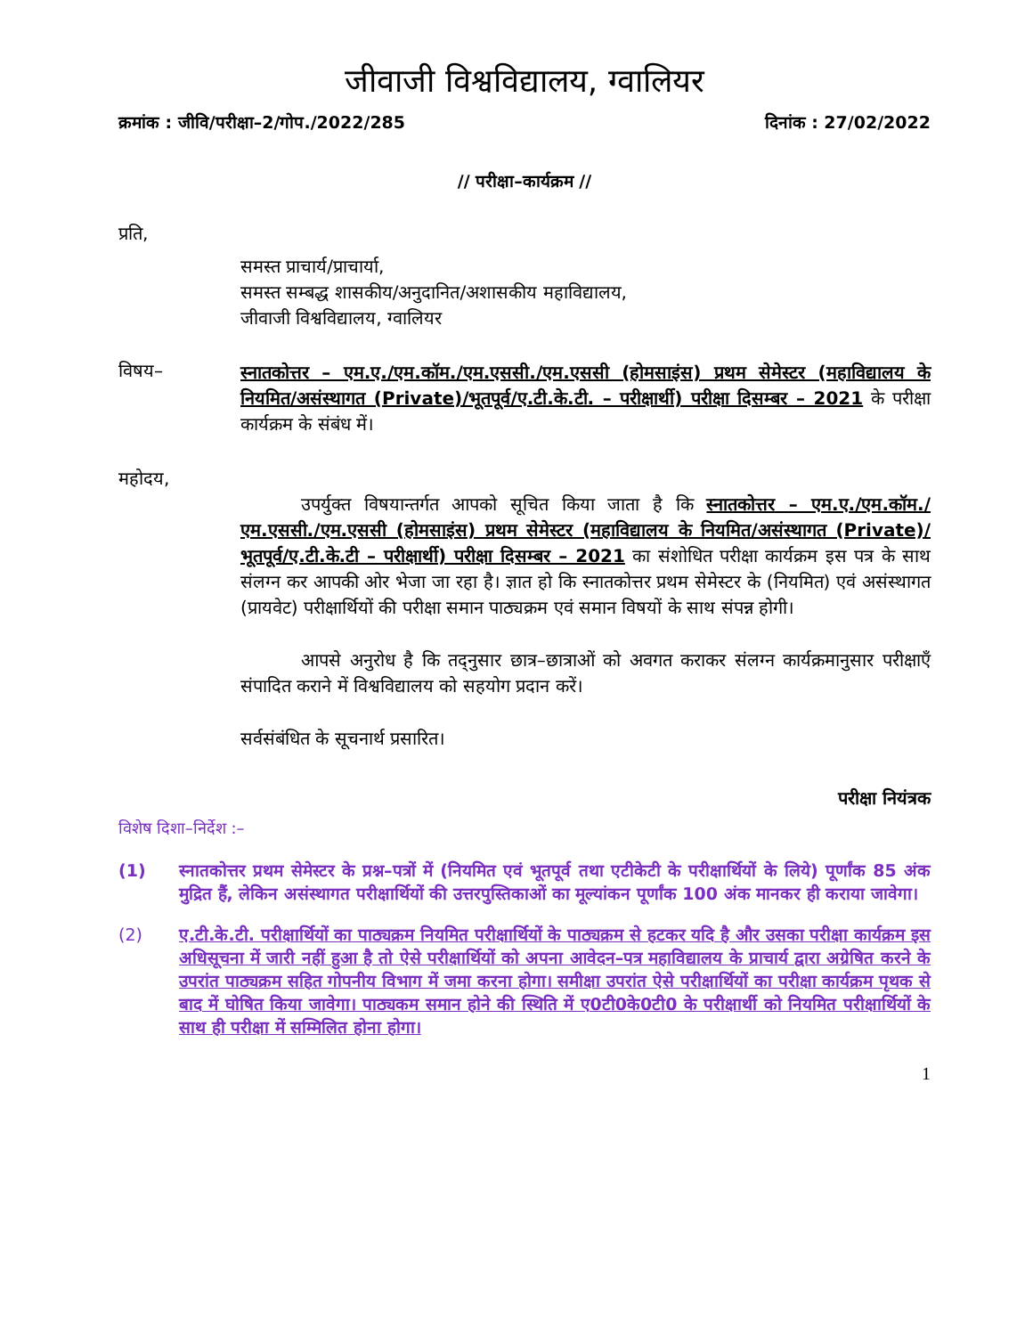जीवाजी विश्वविद्यालय, ग्वालियर
क्रमांक : जीवि/परीक्षा–2/गोप./2022/285 दिनांक : 27/02/2022
// परीक्षा–कार्यक्रम //
प्रति,
समस्त प्राचार्य/प्राचार्या,
समस्त सम्बद्ध शासकीय/अनुदानित/अशासकीय महाविद्यालय,
जीवाजी विश्वविद्यालय, ग्वालियर
विषय–
स्नातकोत्तर – एम.ए./एम.कॉम./एम.एससी./एम.एससी (होमसाइंस) प्रथम सेमेस्टर (महाविद्यालय के नियमित/असंस्थागत (Private)/भूतपूर्व/ए.टी.के.टी. – परीक्षार्थी) परीक्षा दिसम्बर – 2021 के परीक्षा कार्यक्रम के संबंध में।
महोदय,
उपर्युक्त विषयान्तर्गत आपको सूचित किया जाता है कि स्नातकोत्तर – एम.ए./एम.कॉम./एम.एससी./एम.एससी (होमसाइंस) प्रथम सेमेस्टर (महाविद्यालय के नियमित/असंस्थागत (Private)/भूतपूर्व/ए.टी.के.टी – परीक्षार्थी) परीक्षा दिसम्बर – 2021 का संशोधित परीक्षा कार्यक्रम इस पत्र के साथ संलग्न कर आपकी ओर भेजा जा रहा है। ज्ञात हो कि स्नातकोत्तर प्रथम सेमेस्टर के (नियमित) एवं असंस्थागत (प्रायवेट) परीक्षार्थियों की परीक्षा समान पाठ्यक्रम एवं समान विषयों के साथ संपन्न होगी।
आपसे अनुरोध है कि तद्नुसार छात्र–छात्राओं को अवगत कराकर संलग्न कार्यक्रमानुसार परीक्षाएँ संपादित कराने में विश्वविद्यालय को सहयोग प्रदान करें।
सर्वसंबंधित के सूचनार्थ प्रसारित।
परीक्षा नियंत्रक
विशेष दिशा–निर्देश :–
(1) स्नातकोत्तर प्रथम सेमेस्टर के प्रश्न–पत्रों में (नियमित एवं भूतपूर्व तथा एटीकेटी के परीक्षार्थियों के लिये) पूर्णांक 85 अंक मुद्रित हैं, लेकिन असंस्थागत परीक्षार्थियों की उत्तरपुस्तिकाओं का मूल्यांकन पूर्णांक 100 अंक मानकर ही कराया जावेगा।
(2) ए.टी.के.टी. परीक्षार्थियों का पाठ्यक्रम नियमित परीक्षार्थियों के पाठ्यक्रम से हटकर यदि है और उसका परीक्षा कार्यक्रम इस अधिसूचना में जारी नहीं हुआ है तो ऐसे परीक्षार्थियों को अपना आवेदन–पत्र महाविद्यालय के प्राचार्य द्वारा अग्रेषित करने के उपरांत पाठ्यक्रम सहित गोपनीय विभाग में जमा करना होगा। समीक्षा उपरांत ऐसे परीक्षार्थियों का परीक्षा कार्यक्रम पृथक से बाद में घोषित किया जावेगा। पाठ्यकम समान होने की स्थिति में ए0टी0के0टी0 के परीक्षार्थी को नियमित परीक्षार्थियों के साथ ही परीक्षा में सम्मिलित होना होगा।
1